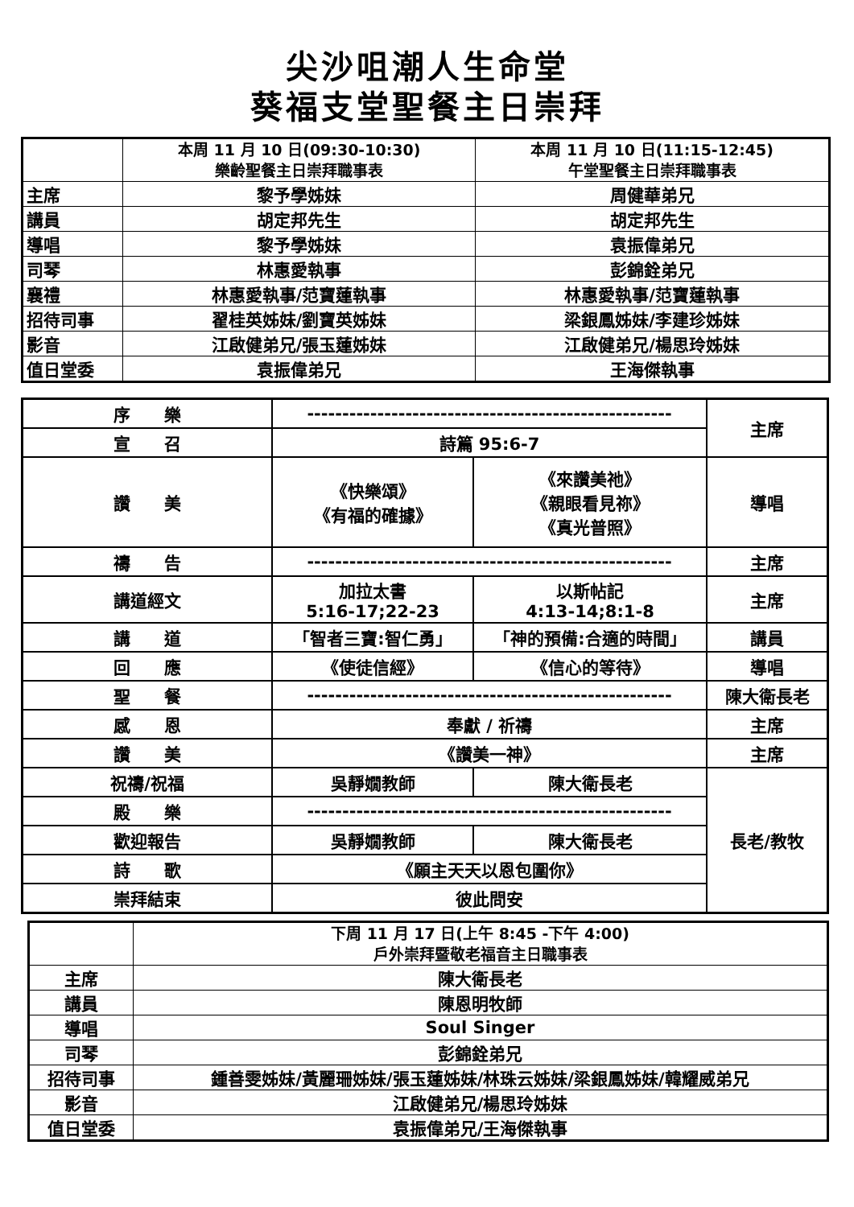尖沙咀潮人生命堂
葵福支堂聖餐主日崇拜
| | 本周 11 月 10 日(09:30-10:30) 樂齡聖餐主日崇拜職事表 | 本周 11 月 10 日(11:15-12:45) 午堂聖餐主日崇拜職事表 |
| 主席 | 黎予學姊妹 | 周健華弟兄 |
| 講員 | 胡定邦先生 | 胡定邦先生 |
| 導唱 | 黎予學姊妹 | 袁振偉弟兄 |
| 司琴 | 林惠愛執事 | 彭錦銓弟兄 |
| 襄禮 | 林惠愛執事/范寶蓮執事 | 林惠愛執事/范寶蓮執事 |
| 招待司事 | 翟桂英姊妹/劉寶英姊妹 | 梁銀鳳姊妹/李建珍姊妹 |
| 影音 | 江啟健弟兄/張玉蓮姊妹 | 江啟健弟兄/楊思玲姊妹 |
| 值日堂委 | 袁振偉弟兄 | 王海傑執事 |
| 序 樂 | ---------------------------------------------------- | | 主席 |
| 宣 召 | 詩篇 95:6-7 | | |
| 讚 美 | 《快樂頌》 《有福的確據》 | 《來讚美祂》 《親眼看見祢》 《真光普照》 | 導唱 |
| 禱 告 | ---------------------------------------------------- | | 主席 |
| 講道經文 | 加拉太書 5:16-17;22-23 | 以斯帖記 4:13-14;8:1-8 | 主席 |
| 講 道 | 「智者三寶:智仁勇」 | 「神的預備:合適的時間」 | 講員 |
| 回 應 | 《使徒信經》 | 《信心的等待》 | 導唱 |
| 聖 餐 | ---------------------------------------------------- | | 陳大衛長老 |
| 感 恩 | 奉獻 / 祈禱 | | 主席 |
| 讚 美 | 《讚美一神》 | | 主席 |
| 祝禱/祝福 | 吳靜嫺教師 | 陳大衛長老 | 長老/教牧 |
| 殿 樂 | ---------------------------------------------------- | | |
| 歡迎報告 | 吳靜嫺教師 | 陳大衛長老 | |
| 詩 歌 | 《願主天天以恩包圍你》 | | |
| 崇拜結束 | 彼此問安 | | |
| | 下周 11 月 17 日(上午 8:45 -下午 4:00) 戶外崇拜暨敬老福音主日職事表 |
| 主席 | 陳大衛長老 |
| 講員 | 陳恩明牧師 |
| 導唱 | Soul Singer |
| 司琴 | 彭錦銓弟兄 |
| 招待司事 | 鍾善雯姊妹/黃麗珊姊妹/張玉蓮姊妹/林珠云姊妹/梁銀鳳姊妹/韓耀威弟兄 |
| 影音 | 江啟健弟兄/楊思玲姊妹 |
| 值日堂委 | 袁振偉弟兄/王海傑執事 |